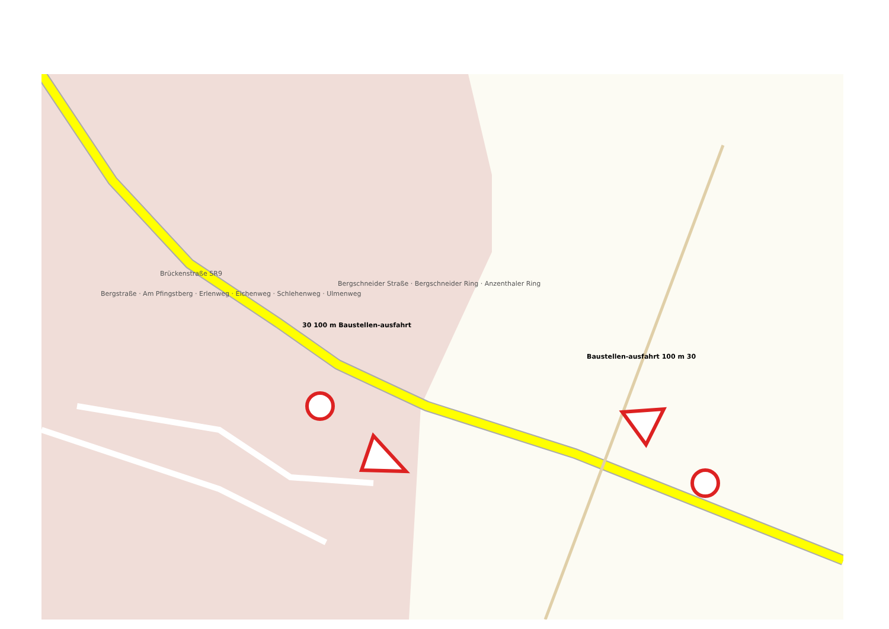Brückenstraße SR9
Bergschneider Straße · Bergschneider Ring · Anzenthaler Ring
Bergstraße · Am Pfingstberg · Erlenweg · Eichenweg · Schlehenweg · Ulmenweg
30 100 m Baustellen-ausfahrt
Baustellen-ausfahrt 100 m 30